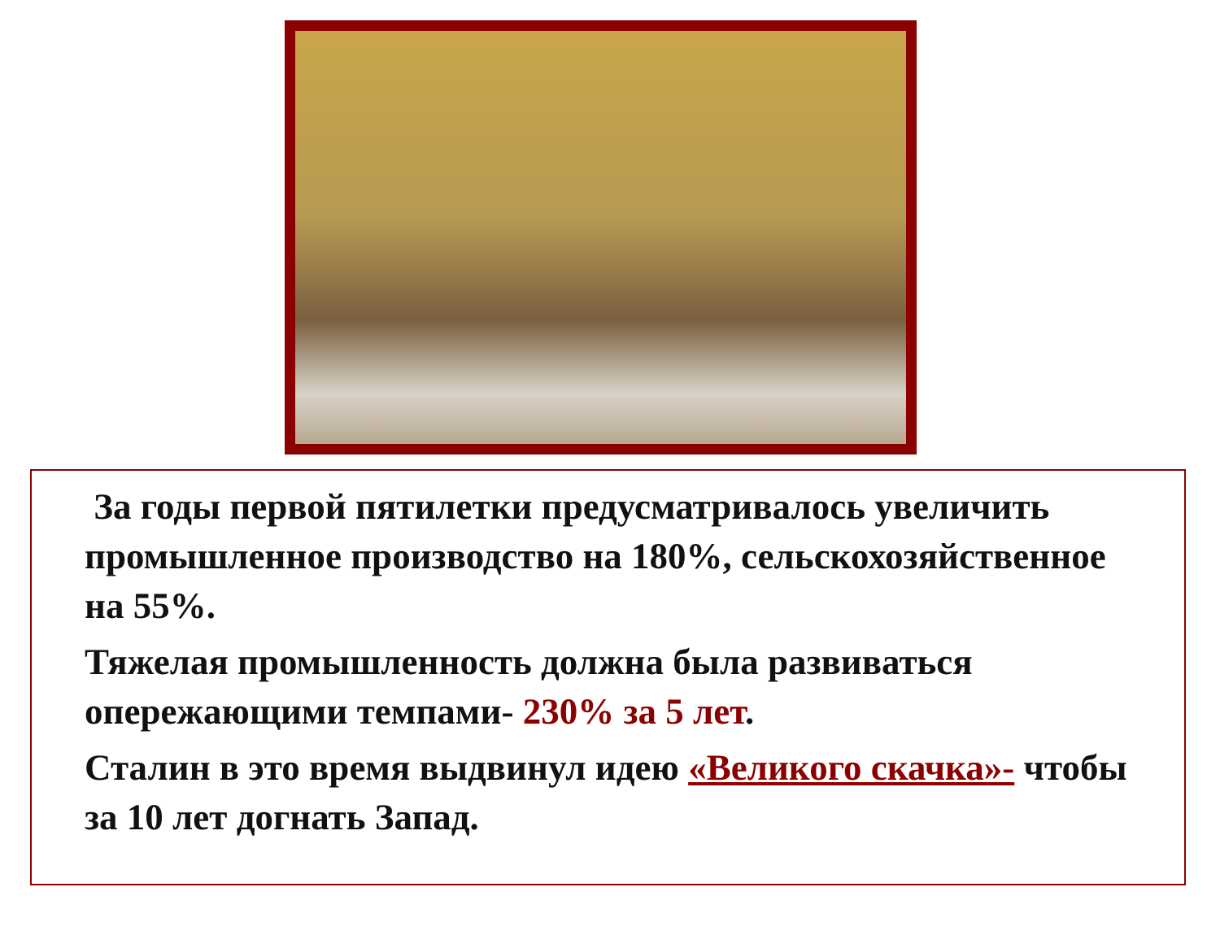За годы первой пятилетки предусматривалось увеличить промышленное производство на 180%, сельскохозяйственное на 55%.
Тяжелая промышленность должна была развиваться опережающими темпами- 230% за 5 лет.
Сталин в это время выдвинул идею «Великого скачка»- чтобы за 10 лет догнать Запад.